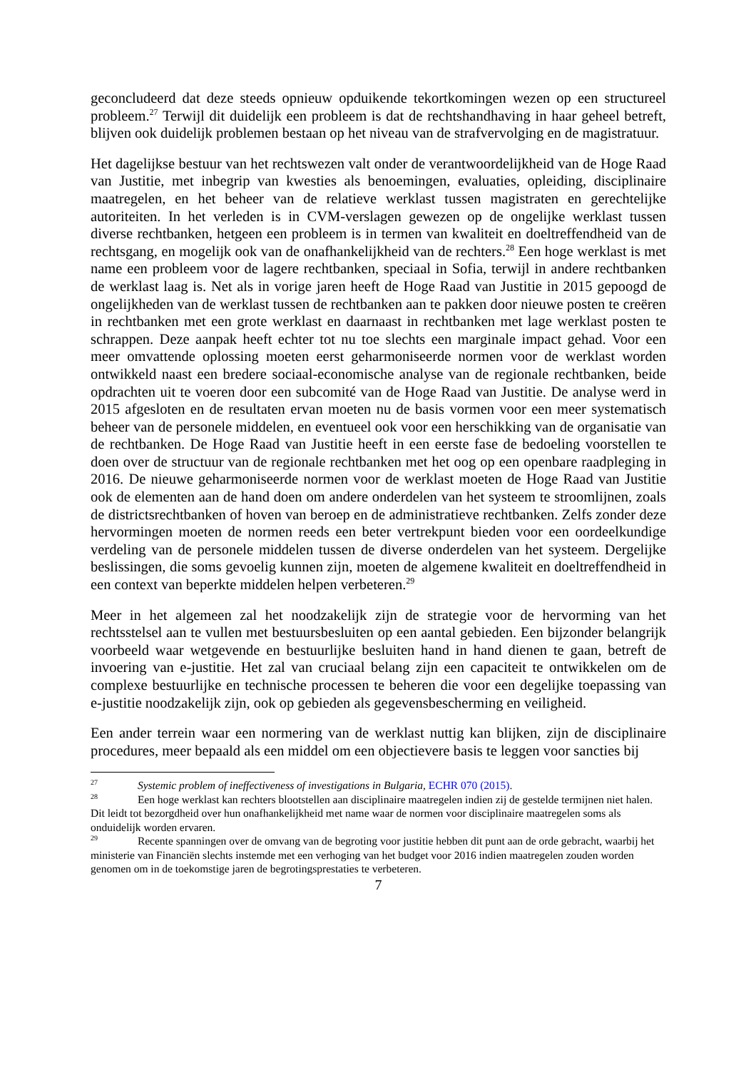geconcludeerd dat deze steeds opnieuw opduikende tekortkomingen wezen op een structureel probleem.<sup>27</sup> Terwijl dit duidelijk een probleem is dat de rechtshandhaving in haar geheel betreft, blijven ook duidelijk problemen bestaan op het niveau van de strafvervolging en de magistratuur.
Het dagelijkse bestuur van het rechtswezen valt onder de verantwoordelijkheid van de Hoge Raad van Justitie, met inbegrip van kwesties als benoemingen, evaluaties, opleiding, disciplinaire maatregelen, en het beheer van de relatieve werklast tussen magistraten en gerechtelijke autoriteiten. In het verleden is in CVM-verslagen gewezen op de ongelijke werklast tussen diverse rechtbanken, hetgeen een probleem is in termen van kwaliteit en doeltreffendheid van de rechtsgang, en mogelijk ook van de onafhankelijkheid van de rechters.<sup>28</sup> Een hoge werklast is met name een probleem voor de lagere rechtbanken, speciaal in Sofia, terwijl in andere rechtbanken de werklast laag is. Net als in vorige jaren heeft de Hoge Raad van Justitie in 2015 gepoogd de ongelijkheden van de werklast tussen de rechtbanken aan te pakken door nieuwe posten te creëren in rechtbanken met een grote werklast en daarnaast in rechtbanken met lage werklast posten te schrappen. Deze aanpak heeft echter tot nu toe slechts een marginale impact gehad. Voor een meer omvattende oplossing moeten eerst geharmoniseerde normen voor de werklast worden ontwikkeld naast een bredere sociaal-economische analyse van de regionale rechtbanken, beide opdrachten uit te voeren door een subcomité van de Hoge Raad van Justitie. De analyse werd in 2015 afgesloten en de resultaten ervan moeten nu de basis vormen voor een meer systematisch beheer van de personele middelen, en eventueel ook voor een herschikking van de organisatie van de rechtbanken. De Hoge Raad van Justitie heeft in een eerste fase de bedoeling voorstellen te doen over de structuur van de regionale rechtbanken met het oog op een openbare raadpleging in 2016. De nieuwe geharmoniseerde normen voor de werklast moeten de Hoge Raad van Justitie ook de elementen aan de hand doen om andere onderdelen van het systeem te stroomlijnen, zoals de districtsrechtbanken of hoven van beroep en de administratieve rechtbanken. Zelfs zonder deze hervormingen moeten de normen reeds een beter vertrekpunt bieden voor een oordeelkundige verdeling van de personele middelen tussen de diverse onderdelen van het systeem. Dergelijke beslissingen, die soms gevoelig kunnen zijn, moeten de algemene kwaliteit en doeltreffendheid in een context van beperkte middelen helpen verbeteren.<sup>29</sup>
Meer in het algemeen zal het noodzakelijk zijn de strategie voor de hervorming van het rechtsstelsel aan te vullen met bestuursbesluiten op een aantal gebieden. Een bijzonder belangrijk voorbeeld waar wetgevende en bestuurlijke besluiten hand in hand dienen te gaan, betreft de invoering van e-justitie. Het zal van cruciaal belang zijn een capaciteit te ontwikkelen om de complexe bestuurlijke en technische processen te beheren die voor een degelijke toepassing van e-justitie noodzakelijk zijn, ook op gebieden als gegevensbescherming en veiligheid.
Een ander terrein waar een normering van de werklast nuttig kan blijken, zijn de disciplinaire procedures, meer bepaald als een middel om een objectievere basis te leggen voor sancties bij
<sup>27</sup> Systemic problem of ineffectiveness of investigations in Bulgaria, ECHR 070 (2015).
<sup>28</sup> Een hoge werklast kan rechters blootstellen aan disciplinaire maatregelen indien zij de gestelde termijnen niet halen. Dit leidt tot bezorgdheid over hun onafhankelijkheid met name waar de normen voor disciplinaire maatregelen soms als onduidelijk worden ervaren.
<sup>29</sup> Recente spanningen over de omvang van de begroting voor justitie hebben dit punt aan de orde gebracht, waarbij het ministerie van Financiën slechts instemde met een verhoging van het budget voor 2016 indien maatregelen zouden worden genomen om in de toekomstige jaren de begrotingsprestaties te verbeteren.
7